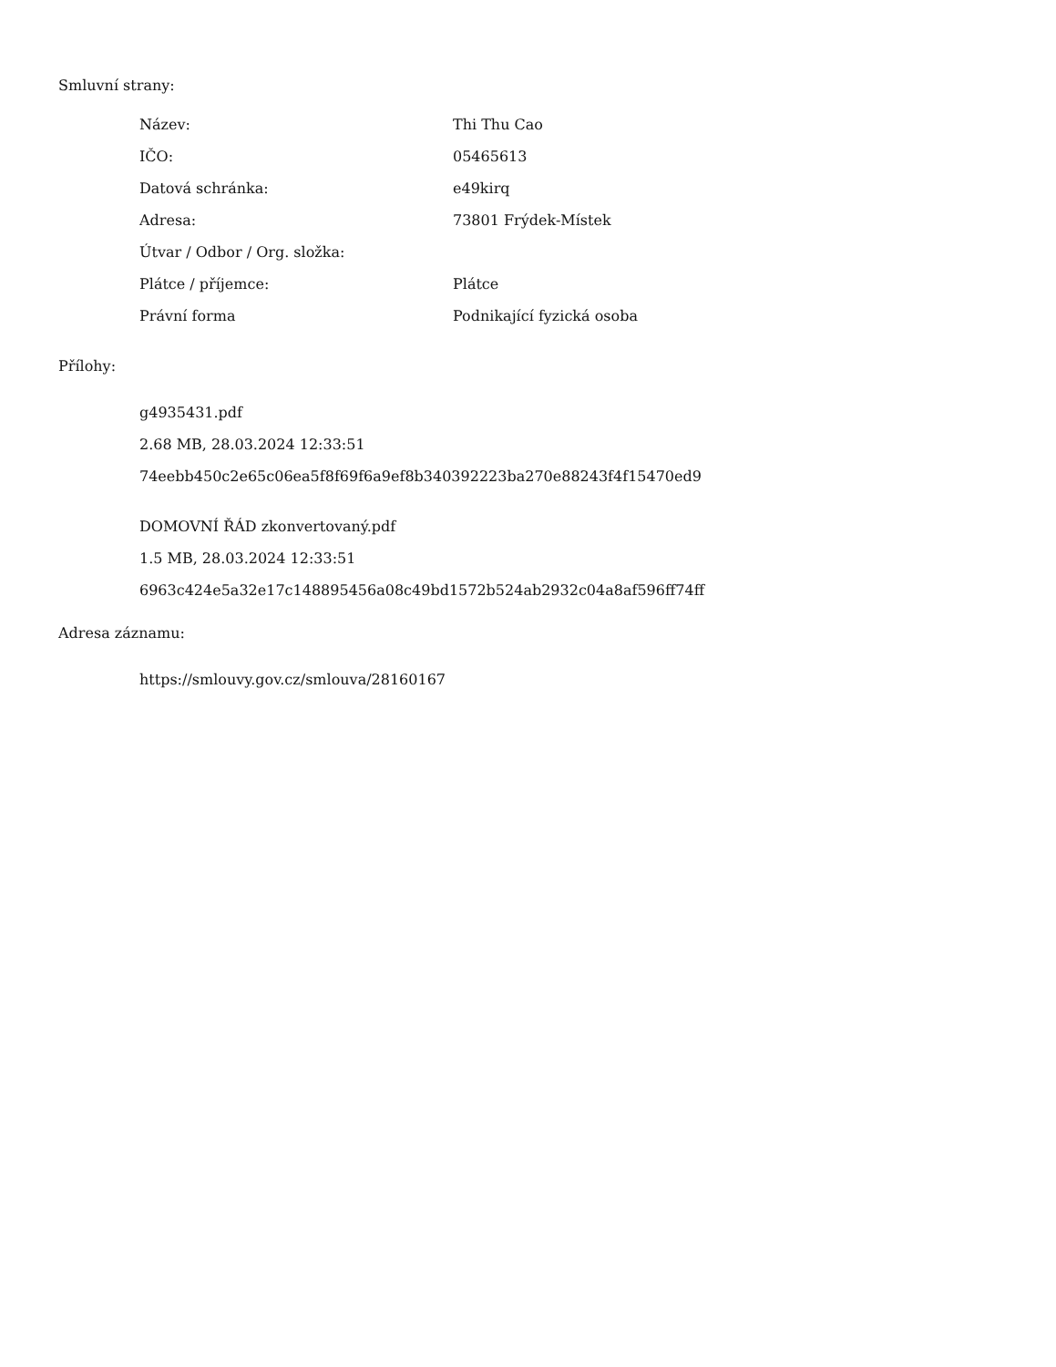Smluvní strany:
| Název: | Thi Thu Cao |
| IČO: | 05465613 |
| Datová schránka: | e49kirq |
| Adresa: | 73801 Frýdek-Místek |
| Útvar / Odbor / Org. složka: | |
| Plátce / příjemce: | Plátce |
| Právní forma | Podnikající fyzická osoba |
Přílohy:
g4935431.pdf
2.68 MB, 28.03.2024 12:33:51
74eebb450c2e65c06ea5f8f69f6a9ef8b340392223ba270e88243f4f15470ed9
DOMOVNÍ ŘÁD zkonvertovaný.pdf
1.5 MB, 28.03.2024 12:33:51
6963c424e5a32e17c148895456a08c49bd1572b524ab2932c04a8af596ff74ff
Adresa záznamu:
https://smlouvy.gov.cz/smlouva/28160167